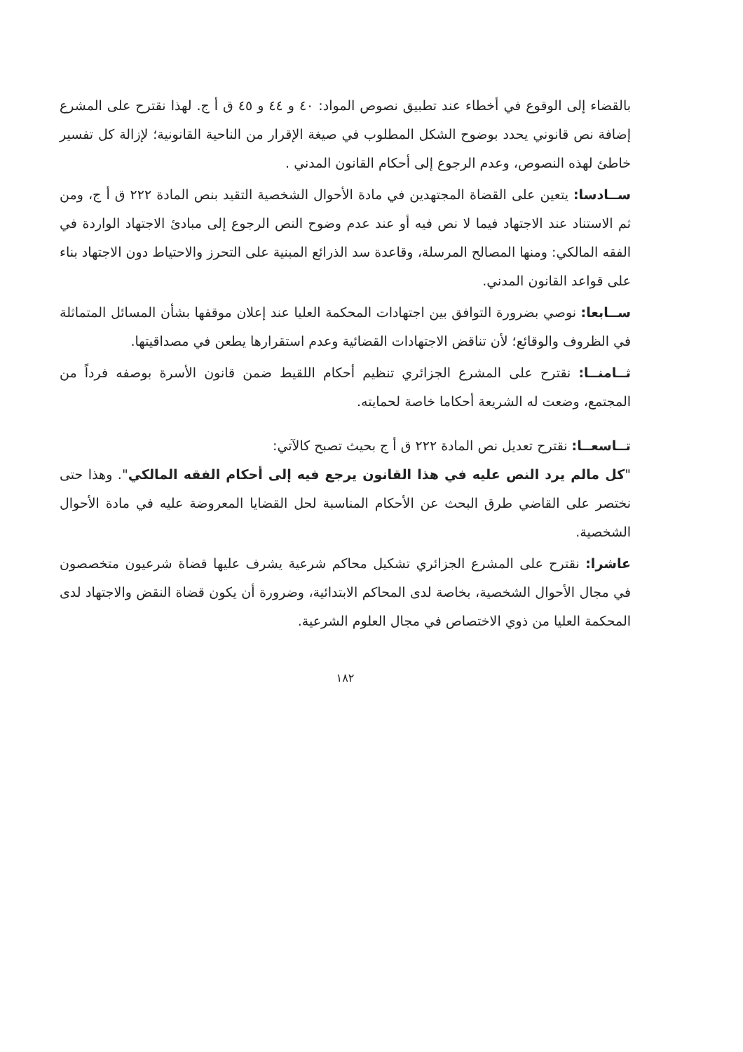بالقضاء إلى الوقوع في أخطاء عند تطبيق نصوص المواد: ٤٠ و ٤٤ و ٤٥ ق أ ج. لهذا نقترح على المشرع إضافة نص قانوني يحدد بوضوح الشكل المطلوب في صيغة الإقرار من الناحية القانونية؛ لإزالة كل تفسير خاطئ لهذه النصوص، وعدم الرجوع إلى أحكام القانون المدني .
ســادسا: يتعين على القضاة المجتهدين في مادة الأحوال الشخصية التقيد بنص المادة ٢٢٢ ق أ ج، ومن ثم الاستناد عند الاجتهاد فيما لا نص فيه أو عند عدم وضوح النص الرجوع إلى مبادئ الاجتهاد الواردة في الفقه المالكي: ومنها المصالح المرسلة، وقاعدة سد الذرائع المبنية على التحرز والاحتياط دون الاجتهاد بناء على قواعد القانون المدني.
ســابعا: نوصي بضرورة التوافق بين اجتهادات المحكمة العليا عند إعلان موقفها بشأن المسائل المتماثلة في الظروف والوقائع؛ لأن تناقض الاجتهادات القضائية وعدم استقرارها يطعن في مصداقيتها.
ثــامنــا: نقترح على المشرع الجزائري تنظيم أحكام اللقيط ضمن قانون الأسرة بوصفه فرداً من المجتمع، وضعت له الشريعة أحكاما خاصة لحمايته.
تــاسعــا: نقترح تعديل نص المادة ٢٢٢ ق أ ج بحيث تصبح كالآتي:
"كل مالم يرد النص عليه في هذا القانون يرجع فيه إلى أحكام الفقه المالكي". وهذا حتى نختصر على القاضي طرق البحث عن الأحكام المناسبة لحل القضايا المعروضة عليه في مادة الأحوال الشخصية.
عاشرا: نقترح على المشرع الجزائري تشكيل محاكم شرعية يشرف عليها قضاة شرعيون متخصصون في مجال الأحوال الشخصية، بخاصة لدى المحاكم الابتدائية، وضرورة أن يكون قضاة النقض والاجتهاد لدى المحكمة العليا من ذوي الاختصاص في مجال العلوم الشرعية.
١٨٢